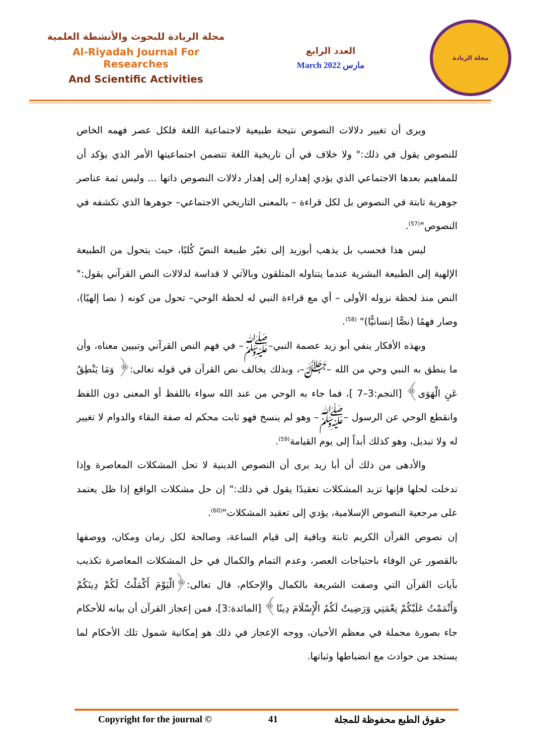مجلة الريادة للبحوث والأنشطة العلمية
Al-Riyadah Journal For Researches
And Scientific Activities
العدد الرابع
March 2022 مارس
مجلة الريادة
ويرى أن تغيير دلالات النصوص نتيجة طبيعية لاجتماعية اللغة فلكل عصر فهمه الخاص للنصوص يقول في ذلك:" ولا خلاف في أن تاريخية اللغة تتضمن اجتماعيتها الأمر الذي يؤكد أن للمفاهيم بعدها الاجتماعي الذي يؤدي إهداره إلى إهدار دلالات النصوص ذاتها ... وليس ثمة عناصر جوهرية ثابتة في النصوص بل لكل قراءة – بالمعنى التاريخي الاجتماعي– جوهرها الذي تكشفه في النصوص"<sup>(57)</sup>.
ليس هذا فحسب بل يذهب أبوزيد إلى تغيّر طبيعة النصّ كُليًا، حيث يتحول من الطبيعة الإلهية إلى الطبيعة البشرية عندما يتناوله المتلقون وبالآتي لا قداسة لدلالات النص القرآني يقول:" النص منذ لحظة نزوله الأولى – أي مع قراءة النبي له لحظة الوحي– تحول من كونه ( نصا إلهيًا)، وصار فهمًا (نصًّا إنسانيًّا)" <sup>(58)</sup>.
وبهذه الأفكار ينفي أبو زيد عصمة النبي–ﷺ– في فهم النص القرآني وتبيين معناه، وأن ما ينطق به النبي وحي من الله –ﷻ–، وبذلك يخالف نص القرآن في قوله تعالى:﴿ وَمَا يَنْطِقُ عَنِ الْهَوَى﴾ [النجم:3–7 ]، فما جاء به الوحي من عند الله سواء باللفظ أو المعنى دون اللفظ وانقطع الوحي عن الرسول –ﷺ– وهو لم ينسخ فهو ثابت محكم له صفة البقاء والدوام لا تغيير له ولا تبديل، وهو كذلك أبداً إلى يوم القيامة<sup>(59)</sup>.
والأدهى من ذلك أن أبا زيد يرى أن النصوص الدينية لا تحل المشكلات المعاصرة وإذا تدخلت لحلها فإنها تزيد المشكلات تعقيدًا يقول في ذلك:" إن حل مشكلات الواقع إذا ظل يعتمد على مرجعية النصوص الإسلامية، يؤدي إلى تعقيد المشكلات"<sup>(60)</sup>.
إن نصوص القرآن الكريم ثابتة وباقية إلى قيام الساعة، وصالحة لكل زمان ومكان، ووصفها بالقصور عن الوفاء باحتياجات العصر، وعدم التمام والكمال في حل المشكلات المعاصرة تكذيب بآيات القرآن التي وصفت الشريعة بالكمال والإحكام، قال تعالى:﴿الْيَوْمَ أَكْمَلْتُ لَكُمْ دِينَكُمْ وَأَتْمَمْتُ عَلَيْكُمْ نِعْمَتِي وَرَضِيتُ لَكُمُ الْإِسْلَامَ دِينًا﴾ [المائدة:3]، فمن إعجاز القرآن أن بيانه للأحكام جاء بصورة مجملة في معظم الأحيان، ووجه الإعجاز في ذلك هو إمكانية شمول تلك الأحكام لما يستجد من حوادث مع انضباطها وثباتها.
Copyright for the journal © 41 حقوق الطبع محفوظة للمجلة